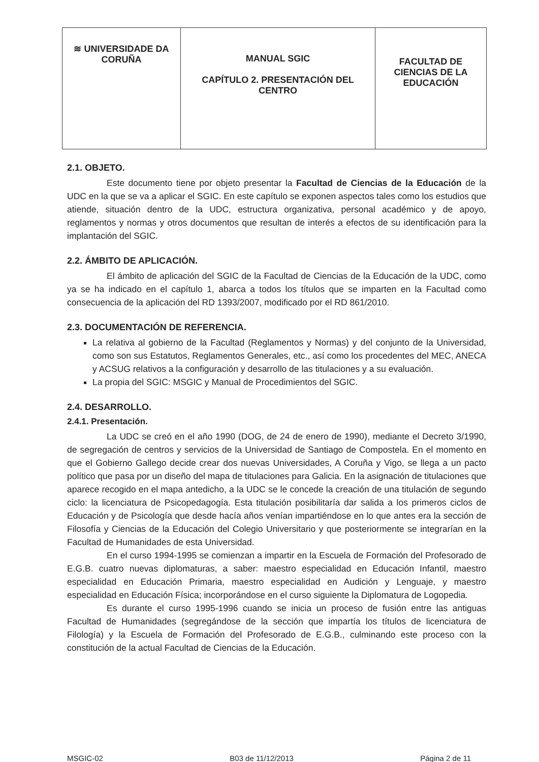| ≋ UNIVERSIDADE DA CORUÑA | MANUAL SGIC CAPÍTULO 2. PRESENTACIÓN DEL CENTRO | FACULTAD DE CIENCIAS DE LA EDUCACIÓN |
2.1. OBJETO.
Este documento tiene por objeto presentar la Facultad de Ciencias de la Educación de la UDC en la que se va a aplicar el SGIC. En este capítulo se exponen aspectos tales como los estudios que atiende, situación dentro de la UDC, estructura organizativa, personal académico y de apoyo, reglamentos y normas y otros documentos que resultan de interés a efectos de su identificación para la implantación del SGIC.
2.2. ÁMBITO DE APLICACIÓN.
El ámbito de aplicación del SGIC de la Facultad de Ciencias de la Educación de la UDC, como ya se ha indicado en el capítulo 1, abarca a todos los títulos que se imparten en la Facultad como consecuencia de la aplicación del RD 1393/2007, modificado por el RD 861/2010.
2.3. DOCUMENTACIÓN DE REFERENCIA.
La relativa al gobierno de la Facultad (Reglamentos y Normas) y del conjunto de la Universidad, como son sus Estatutos, Reglamentos Generales, etc., así como los procedentes del MEC, ANECA y ACSUG relativos a la configuración y desarrollo de las titulaciones y a su evaluación.
La propia del SGIC: MSGIC y Manual de Procedimientos del SGIC.
2.4. DESARROLLO.
2.4.1. Presentación.
La UDC se creó en el año 1990 (DOG, de 24 de enero de 1990), mediante el Decreto 3/1990, de segregación de centros y servicios de la Universidad de Santiago de Compostela. En el momento en que el Gobierno Gallego decide crear dos nuevas Universidades, A Coruña y Vigo, se llega a un pacto político que pasa por un diseño del mapa de titulaciones para Galicia. En la asignación de titulaciones que aparece recogido en el mapa antedicho, a la UDC se le concede la creación de una titulación de segundo ciclo: la licenciatura de Psicopedagogía. Esta titulación posibilitaría dar salida a los primeros ciclos de Educación y de Psicología que desde hacía años venían impartiéndose en lo que antes era la sección de Filosofía y Ciencias de la Educación del Colegio Universitario y que posteriormente se integrarían en la Facultad de Humanidades de esta Universidad.
En el curso 1994-1995 se comienzan a impartir en la Escuela de Formación del Profesorado de E.G.B. cuatro nuevas diplomaturas, a saber: maestro especialidad en Educación Infantil, maestro especialidad en Educación Primaria, maestro especialidad en Audición y Lenguaje, y maestro especialidad en Educación Física; incorporándose en el curso siguiente la Diplomatura de Logopedia.
Es durante el curso 1995-1996 cuando se inicia un proceso de fusión entre las antiguas Facultad de Humanidades (segregándose de la sección que impartía los títulos de licenciatura de Filología) y la Escuela de Formación del Profesorado de E.G.B., culminando este proceso con la constitución de la actual Facultad de Ciencias de la Educación.
MSGIC-02 B03 de 11/12/2013 Página 2 de 11